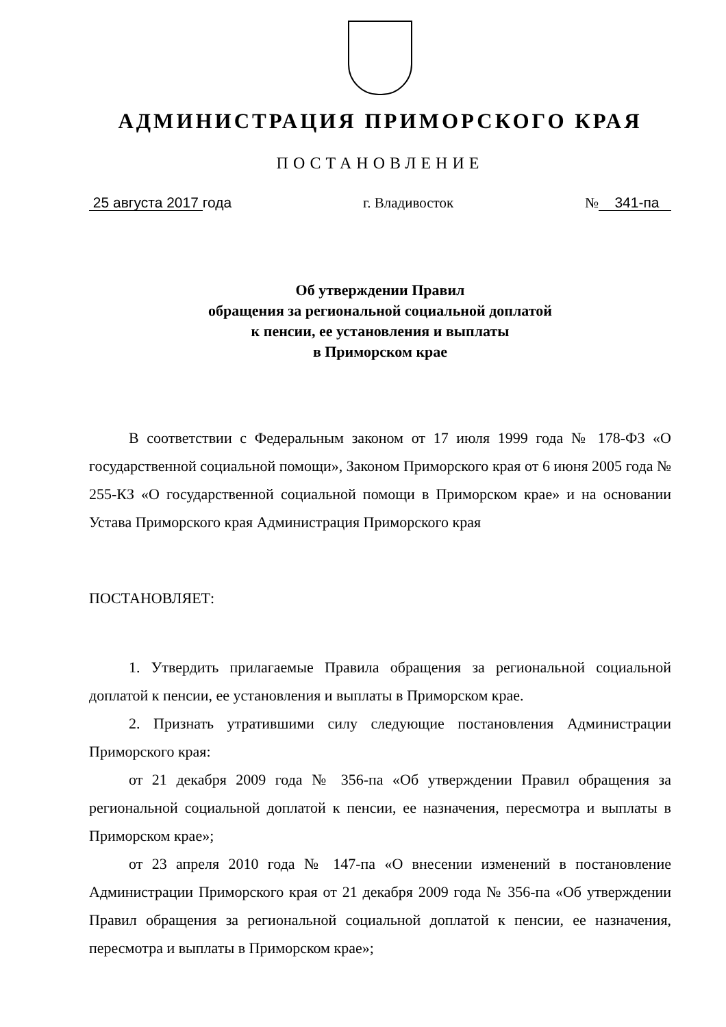АДМИНИСТРАЦИЯ ПРИМОРСКОГО КРАЯ
ПОСТАНОВЛЕНИЕ
25 августа 2017 года г. Владивосток № 341-па
Об утверждении Правил
обращения за региональной социальной доплатой
к пенсии, ее установления и выплаты
в Приморском крае
В соответствии с Федеральным законом от 17 июля 1999 года № 178-ФЗ «О государственной социальной помощи», Законом Приморского края от 6 июня 2005 года № 255-КЗ «О государственной социальной помощи в Приморском крае» и на основании Устава Приморского края Администрация Приморского края
ПОСТАНОВЛЯЕТ:
1. Утвердить прилагаемые Правила обращения за региональной социальной доплатой к пенсии, ее установления и выплаты в Приморском крае.
2. Признать утратившими силу следующие постановления Администрации Приморского края:
от 21 декабря 2009 года № 356-па «Об утверждении Правил обращения за региональной социальной доплатой к пенсии, ее назначения, пересмотра и выплаты в Приморском крае»;
от 23 апреля 2010 года № 147-па «О внесении изменений в постановление Администрации Приморского края от 21 декабря 2009 года № 356-па «Об утверждении Правил обращения за региональной социальной доплатой к пенсии, ее назначения, пересмотра и выплаты в Приморском крае»;